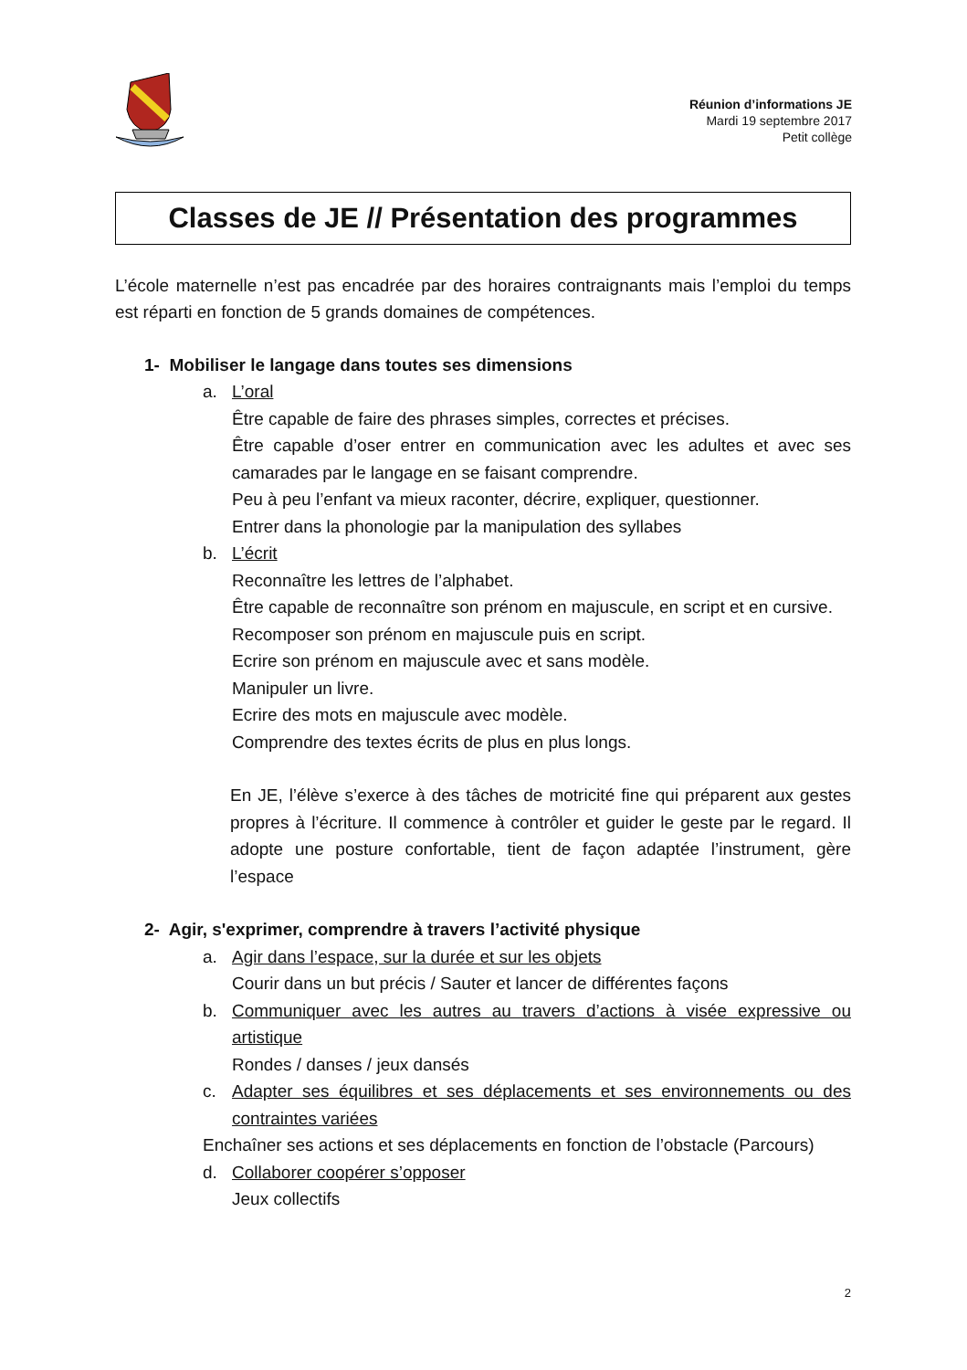Réunion d’informations JE
Mardi 19 septembre 2017
Petit collège
Classes de JE // Présentation des programmes
L’école maternelle n’est pas encadrée par des horaires contraignants mais l’emploi du temps est réparti en fonction de 5 grands domaines de compétences.
1- Mobiliser le langage dans toutes ses dimensions
a. L’oral
Être capable de faire des phrases simples, correctes et précises.
Être capable d’oser entrer en communication avec les adultes et avec ses camarades par le langage en se faisant comprendre.
Peu à peu l’enfant va mieux raconter, décrire, expliquer, questionner.
Entrer dans la phonologie par la manipulation des syllabes
b. L’écrit
Reconnaître les lettres de l’alphabet.
Être capable de reconnaître son prénom en majuscule, en script et en cursive.
Recomposer son prénom en majuscule puis en script.
Ecrire son prénom en majuscule avec et sans modèle.
Manipuler un livre.
Ecrire des mots en majuscule avec modèle.
Comprendre des textes écrits de plus en plus longs.
En JE, l’élève s’exerce à des tâches de motricité fine qui préparent aux gestes propres à l’écriture. Il commence à contrôler et guider le geste par le regard. Il adopte une posture confortable, tient de façon adaptée l’instrument, gère l’espace
2- Agir, s'exprimer, comprendre à travers l’activité physique
a. Agir dans l’espace, sur la durée et sur les objets
Courir dans un but précis / Sauter et lancer de différentes façons
b. Communiquer avec les autres au travers d’actions à visée expressive ou artistique
Rondes / danses / jeux dansés
c. Adapter ses équilibres et ses déplacements et ses environnements ou des contraintes variées
Enchaîner ses actions et ses déplacements en fonction de l’obstacle (Parcours)
d. Collaborer coopérer s’opposer
Jeux collectifs
2